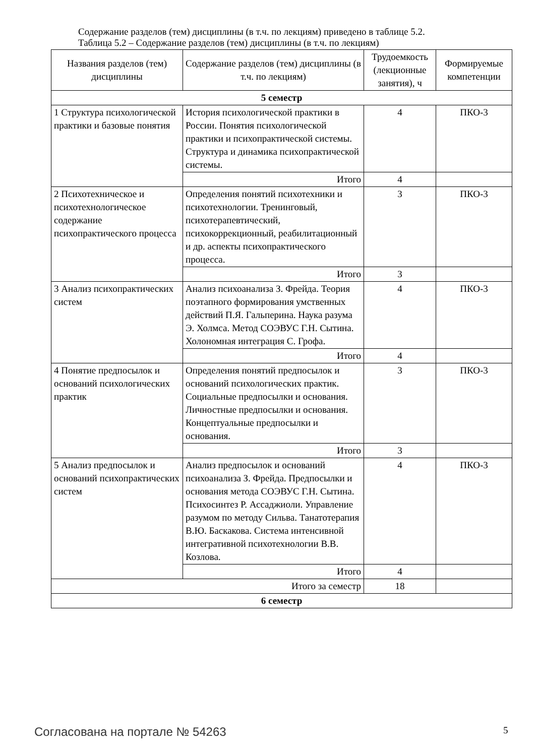Содержание разделов (тем) дисциплины (в т.ч. по лекциям) приведено в таблице 5.2.
Таблица 5.2 – Содержание разделов (тем) дисциплины (в т.ч. по лекциям)
| Названия разделов (тем) дисциплины | Содержание разделов (тем) дисциплины (в т.ч. по лекциям) | Трудоемкость (лекционные занятия), ч | Формируемые компетенции |
| --- | --- | --- | --- |
| 5 семестр | | | |
| 1 Структура психологической практики и базовые понятия | История психологической практики в России. Понятия психологической практики и психопрактической системы. Структура и динамика психопрактической системы. | 4 | ПКО-3 |
| | Итого | 4 | |
| 2 Психотехническое и психотехнологическое содержание психопрактического процесса | Определения понятий психотехники и психотехнологии. Тренинговый, психотерапевтический, психокоррекционный, реабилитационный и др. аспекты психопрактического процесса. | 3 | ПКО-3 |
| | Итого | 3 | |
| 3 Анализ психопрактических систем | Анализ психоанализа З. Фрейда. Теория поэтапного формирования умственных действий П.Я. Гальперина. Наука разума Э. Холмса. Метод СОЭВУС Г.Н. Сытина. Холономная интеграция С. Грофа. | 4 | ПКО-3 |
| | Итого | 4 | |
| 4 Понятие предпосылок и оснований психологических практик | Определения понятий предпосылок и оснований психологических практик. Социальные предпосылки и основания. Личностные предпосылки и основания. Концептуальные предпосылки и основания. | 3 | ПКО-3 |
| | Итого | 3 | |
| 5 Анализ предпосылок и оснований психопрактических систем | Анализ предпосылок и оснований психоанализа З. Фрейда. Предпосылки и основания метода СОЭВУС Г.Н. Сытина. Психосинтез Р. Ассаджиоли. Управление разумом по методу Сильва. Танатотерапия В.Ю. Баскакова. Система интенсивной интегративной психотехнологии В.В. Козлова. | 4 | ПКО-3 |
| | Итого | 4 | |
| Итого за семестр | | 18 | |
| 6 семестр | | | |
Согласована на портале № 54263 5